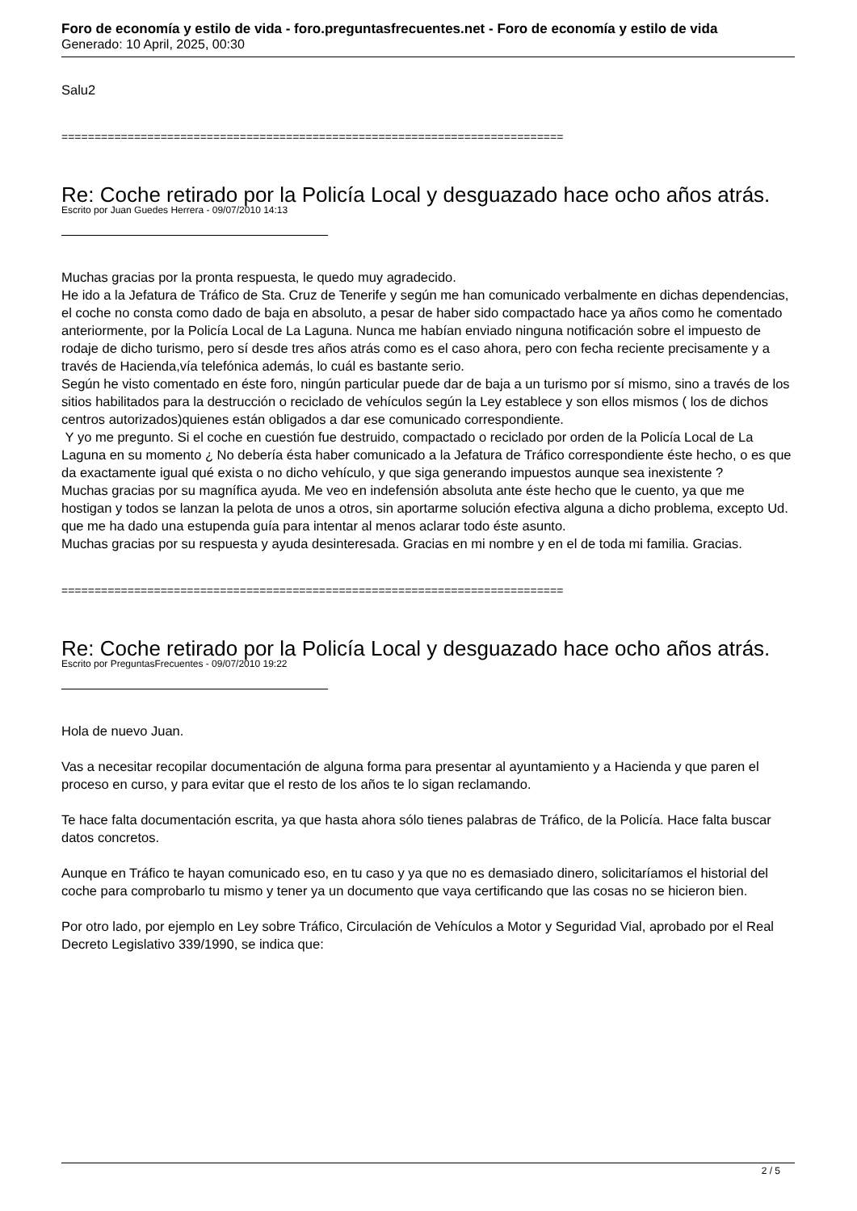Foro de economía y estilo de vida - foro.preguntasfrecuentes.net - Foro de economía y estilo de vida
Generado: 10 April, 2025, 00:30
Salu2
============================================================================
Re: Coche retirado por la Policía Local y desguazado hace ocho años atrás.
Escrito por Juan Guedes Herrera - 09/07/2010 14:13
Muchas gracias por la pronta respuesta, le quedo muy agradecido.
He ido a la Jefatura de Tráfico de Sta. Cruz de Tenerife y según me han comunicado verbalmente en dichas dependencias, el coche no consta como dado de baja en absoluto, a pesar de haber sido compactado hace ya años como he comentado anteriormente, por la Policía Local de La Laguna. Nunca me habían enviado ninguna notificación sobre el impuesto de rodaje de dicho turismo, pero sí desde tres años atrás como es el caso ahora, pero con fecha reciente precisamente y a través de Hacienda,vía telefónica además, lo cuál es bastante serio.
Según he visto comentado en éste foro, ningún particular puede dar de baja a un turismo por sí mismo, sino a través de los sitios habilitados para la destrucción o reciclado de vehículos según la Ley establece y son ellos mismos ( los de dichos centros autorizados)quienes están obligados a dar ese comunicado correspondiente.
Y yo me pregunto. Si el coche en cuestión fue destruido, compactado o reciclado por orden de la Policía Local de La Laguna en su momento ¿ No debería ésta haber comunicado a la Jefatura de Tráfico correspondiente éste hecho, o es que da exactamente igual qué exista o no dicho vehículo, y que siga generando impuestos aunque sea inexistente ?
Muchas gracias por su magnífica ayuda. Me veo en indefensión absoluta ante éste hecho que le cuento, ya que me hostigan y todos se lanzan la pelota de unos a otros, sin aportarme solución efectiva alguna a dicho problema, excepto Ud. que me ha dado una estupenda guía para intentar al menos aclarar todo éste asunto.
Muchas gracias por su respuesta y ayuda desinteresada. Gracias en mi nombre y en el de toda mi familia. Gracias.
============================================================================
Re: Coche retirado por la Policía Local y desguazado hace ocho años atrás.
Escrito por PreguntasFrecuentes - 09/07/2010 19:22
Hola de nuevo Juan.
Vas a necesitar recopilar documentación de alguna forma para presentar al ayuntamiento y a Hacienda y que paren el proceso en curso, y para evitar que el resto de los años te lo sigan reclamando.
Te hace falta documentación escrita, ya que hasta ahora sólo tienes palabras de Tráfico, de la Policía. Hace falta buscar datos concretos.
Aunque en Tráfico te hayan comunicado eso, en tu caso y ya que no es demasiado dinero, solicitaríamos el historial del coche para comprobarlo tu mismo y tener ya un documento que vaya certificando que las cosas no se hicieron bien.
Por otro lado, por ejemplo en Ley sobre Tráfico, Circulación de Vehículos a Motor y Seguridad Vial, aprobado por el Real Decreto Legislativo 339/1990, se indica que:
2 / 5